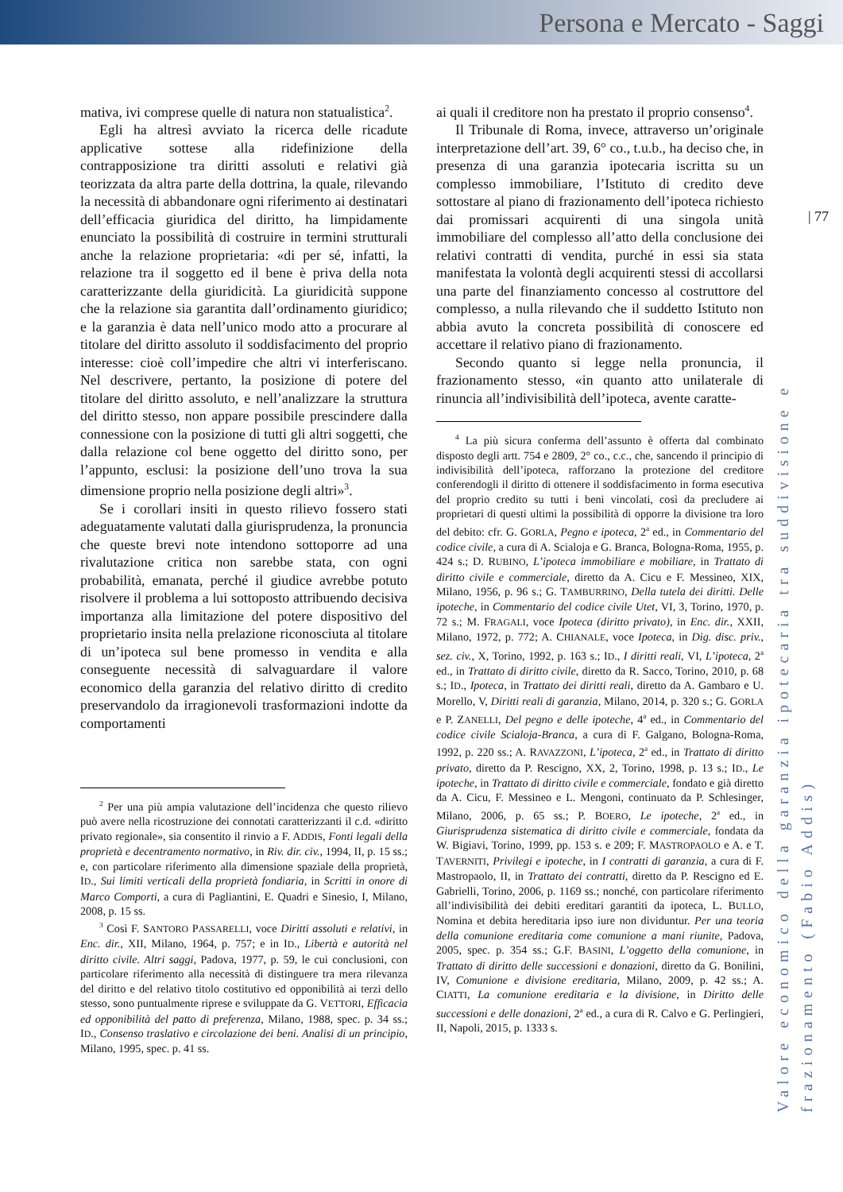Persona e Mercato - Saggi
| 77
Valore economico della garanzia ipotecaria tra suddivisione e frazionamento (Fabio Addis)
mativa, ivi comprese quelle di natura non statualistica<sup>2</sup>.
Egli ha altresì avviato la ricerca delle ricadute applicative sottese alla ridefinizione della contrapposizione tra diritti assoluti e relativi già teorizzata da altra parte della dottrina, la quale, rilevando la necessità di abbandonare ogni riferimento ai destinatari dell’efficacia giuridica del diritto, ha limpidamente enunciato la possibilità di costruire in termini strutturali anche la relazione proprietaria: «di per sé, infatti, la relazione tra il soggetto ed il bene è priva della nota caratterizzante della giuridicità. La giuridicità suppone che la relazione sia garantita dall’ordinamento giuridico; e la garanzia è data nell’unico modo atto a procurare al titolare del diritto assoluto il soddisfacimento del proprio interesse: cioè coll’impedire che altri vi interferiscano. Nel descrivere, pertanto, la posizione di potere del titolare del diritto assoluto, e nell’analizzare la struttura del diritto stesso, non appare possibile prescindere dalla connessione con la posizione di tutti gli altri soggetti, che dalla relazione col bene oggetto del diritto sono, per l’appunto, esclusi: la posizione dell’uno trova la sua dimensione proprio nella posizione degli altri»<sup>3</sup>.
Se i corollari insiti in questo rilievo fossero stati adeguatamente valutati dalla giurisprudenza, la pronuncia che queste brevi note intendono sottoporre ad una rivalutazione critica non sarebbe stata, con ogni probabilità, emanata, perché il giudice avrebbe potuto risolvere il problema a lui sottoposto attribuendo decisiva importanza alla limitazione del potere dispositivo del proprietario insita nella prelazione riconosciuta al titolare di un’ipoteca sul bene promesso in vendita e alla conseguente necessità di salvaguardare il valore economico della garanzia del relativo diritto di credito preservandolo da irragionevoli trasformazioni indotte da comportamenti
<sup>2</sup> Per una più ampia valutazione dell’incidenza che questo rilievo può avere nella ricostruzione dei connotati caratterizzanti il c.d. «diritto privato regionale», sia consentito il rinvio a F. ADDIS, Fonti legali della proprietà e decentramento normativo, in Riv. dir. civ., 1994, II, p. 15 ss.; e, con particolare riferimento alla dimensione spaziale della proprietà, ID., Sui limiti verticali della proprietà fondiaria, in Scritti in onore di Marco Comporti, a cura di Pagliantini, E. Quadri e Sinesio, I, Milano, 2008, p. 15 ss.
<sup>3</sup> Così F. SANTORO PASSARELLI, voce Diritti assoluti e relativi, in Enc. dir., XII, Milano, 1964, p. 757; e in ID., Libertà e autorità nel diritto civile. Altri saggi, Padova, 1977, p. 59, le cui conclusioni, con particolare riferimento alla necessità di distinguere tra mera rilevanza del diritto e del relativo titolo costitutivo ed opponibilità ai terzi dello stesso, sono puntualmente riprese e sviluppate da G. VETTORI, Efficacia ed opponibilità del patto di preferenza, Milano, 1988, spec. p. 34 ss.; ID., Consenso traslativo e circolazione dei beni. Analisi di un principio, Milano, 1995, spec. p. 41 ss.
ai quali il creditore non ha prestato il proprio consenso<sup>4</sup>.
Il Tribunale di Roma, invece, attraverso un’originale interpretazione dell’art. 39, 6° co., t.u.b., ha deciso che, in presenza di una garanzia ipotecaria iscritta su un complesso immobiliare, l’Istituto di credito deve sottostare al piano di frazionamento dell’ipoteca richiesto dai promissari acquirenti di una singola unità immobiliare del complesso all’atto della conclusione dei relativi contratti di vendita, purché in essi sia stata manifestata la volontà degli acquirenti stessi di accollarsi una parte del finanziamento concesso al costruttore del complesso, a nulla rilevando che il suddetto Istituto non abbia avuto la concreta possibilità di conoscere ed accettare il relativo piano di frazionamento.
Secondo quanto si legge nella pronuncia, il frazionamento stesso, «in quanto atto unilaterale di rinuncia all’indivisibilità dell’ipoteca, avente caratte-
<sup>4</sup> La più sicura conferma dell’assunto è offerta dal combinato disposto degli artt. 754 e 2809, 2° co., c.c., che, sancendo il principio di indivisibilità dell’ipoteca, rafforzano la protezione del creditore conferendogli il diritto di ottenere il soddisfacimento in forma esecutiva del proprio credito su tutti i beni vincolati, così da precludere ai proprietari di questi ultimi la possibilità di opporre la divisione tra loro del debito: cfr. G. GORLA, Pegno e ipoteca, 2<sup>a</sup> ed., in Commentario del codice civile, a cura di A. Scialoja e G. Branca, Bologna-Roma, 1955, p. 424 s.; D. RUBINO, L’ipoteca immobiliare e mobiliare, in Trattato di diritto civile e commerciale, diretto da A. Cicu e F. Messineo, XIX, Milano, 1956, p. 96 s.; G. TAMBURRINO, Della tutela dei diritti. Delle ipoteche, in Commentario del codice civile Utet, VI, 3, Torino, 1970, p. 72 s.; M. FRAGALI, voce Ipoteca (diritto privato), in Enc. dir., XXII, Milano, 1972, p. 772; A. CHIANALE, voce Ipoteca, in Dig. disc. priv., sez. civ., X, Torino, 1992, p. 163 s.; ID., I diritti reali, VI, L’ipoteca, 2<sup>a</sup> ed., in Trattato di diritto civile, diretto da R. Sacco, Torino, 2010, p. 68 s.; ID., Ipoteca, in Trattato dei diritti reali, diretto da A. Gambaro e U. Morello, V, Diritti reali di garanzia, Milano, 2014, p. 320 s.; G. GORLA e P. ZANELLI, Del pegno e delle ipoteche, 4<sup>a</sup> ed., in Commentario del codice civile Scialoja-Branca, a cura di F. Galgano, Bologna-Roma, 1992, p. 220 ss.; A. RAVAZZONI, L’ipoteca, 2<sup>a</sup> ed., in Trattato di diritto privato, diretto da P. Rescigno, XX, 2, Torino, 1998, p. 13 s.; ID., Le ipoteche, in Trattato di diritto civile e commerciale, fondato e già diretto da A. Cicu, F. Messineo e L. Mengoni, continuato da P. Schlesinger, Milano, 2006, p. 65 ss.; P. BOERO, Le ipoteche, 2<sup>a</sup> ed., in Giurisprudenza sistematica di diritto civile e commerciale, fondata da W. Bigiavi, Torino, 1999, pp. 153 s. e 209; F. MASTROPAOLO e A. e T. TAVERNITI, Privilegi e ipoteche, in I contratti di garanzia, a cura di F. Mastropaolo, II, in Trattato dei contratti, diretto da P. Rescigno ed E. Gabrielli, Torino, 2006, p. 1169 ss.; nonché, con particolare riferimento all’indivisibilità dei debiti ereditari garantiti da ipoteca, L. BULLO, Nomina et debita hereditaria ipso iure non dividuntur. Per una teoria della comunione ereditaria come comunione a mani riunite, Padova, 2005, spec. p. 354 ss.; G.F. BASINI, L’oggetto della comunione, in Trattato di diritto delle successioni e donazioni, diretto da G. Bonilini, IV, Comunione e divisione ereditaria, Milano, 2009, p. 42 ss.; A. CIATTI, La comunione ereditaria e la divisione, in Diritto delle successioni e delle donazioni, 2<sup>a</sup> ed., a cura di R. Calvo e G. Perlingieri, II, Napoli, 2015, p. 1333 s.